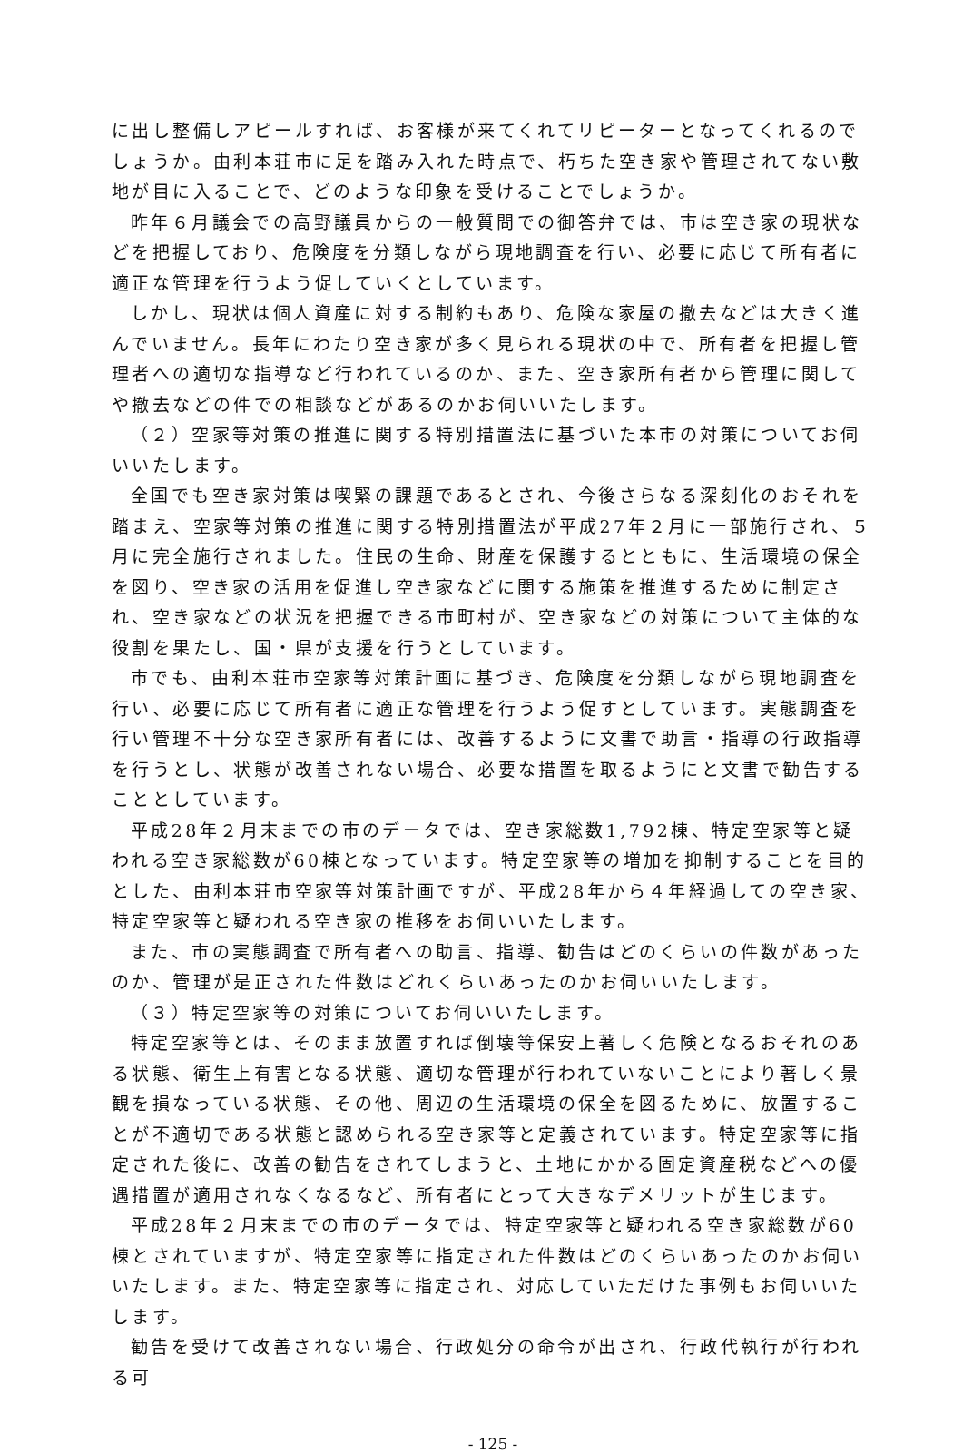に出し整備しアピールすれば、お客様が来てくれてリピーターとなってくれるのでしょうか。由利本荘市に足を踏み入れた時点で、朽ちた空き家や管理されてない敷地が目に入ることで、どのような印象を受けることでしょうか。
昨年６月議会での高野議員からの一般質問での御答弁では、市は空き家の現状などを把握しており、危険度を分類しながら現地調査を行い、必要に応じて所有者に適正な管理を行うよう促していくとしています。
しかし、現状は個人資産に対する制約もあり、危険な家屋の撤去などは大きく進んでいません。長年にわたり空き家が多く見られる現状の中で、所有者を把握し管理者への適切な指導など行われているのか、また、空き家所有者から管理に関してや撤去などの件での相談などがあるのかお伺いいたします。
（２）空家等対策の推進に関する特別措置法に基づいた本市の対策についてお伺いいたします。
全国でも空き家対策は喫緊の課題であるとされ、今後さらなる深刻化のおそれを踏まえ、空家等対策の推進に関する特別措置法が平成27年２月に一部施行され、５月に完全施行されました。住民の生命、財産を保護するとともに、生活環境の保全を図り、空き家の活用を促進し空き家などに関する施策を推進するために制定され、空き家などの状況を把握できる市町村が、空き家などの対策について主体的な役割を果たし、国・県が支援を行うとしています。
市でも、由利本荘市空家等対策計画に基づき、危険度を分類しながら現地調査を行い、必要に応じて所有者に適正な管理を行うよう促すとしています。実態調査を行い管理不十分な空き家所有者には、改善するように文書で助言・指導の行政指導を行うとし、状態が改善されない場合、必要な措置を取るようにと文書で勧告することとしています。
平成28年２月末までの市のデータでは、空き家総数1,792棟、特定空家等と疑われる空き家総数が60棟となっています。特定空家等の増加を抑制することを目的とした、由利本荘市空家等対策計画ですが、平成28年から４年経過しての空き家、特定空家等と疑われる空き家の推移をお伺いいたします。
また、市の実態調査で所有者への助言、指導、勧告はどのくらいの件数があったのか、管理が是正された件数はどれくらいあったのかお伺いいたします。
（３）特定空家等の対策についてお伺いいたします。
特定空家等とは、そのまま放置すれば倒壊等保安上著しく危険となるおそれのある状態、衛生上有害となる状態、適切な管理が行われていないことにより著しく景観を損なっている状態、その他、周辺の生活環境の保全を図るために、放置することが不適切である状態と認められる空き家等と定義されています。特定空家等に指定された後に、改善の勧告をされてしまうと、土地にかかる固定資産税などへの優遇措置が適用されなくなるなど、所有者にとって大きなデメリットが生じます。
平成28年２月末までの市のデータでは、特定空家等と疑われる空き家総数が60棟とされていますが、特定空家等に指定された件数はどのくらいあったのかお伺いいたします。また、特定空家等に指定され、対応していただけた事例もお伺いいたします。
勧告を受けて改善されない場合、行政処分の命令が出され、行政代執行が行われる可
- 125 -